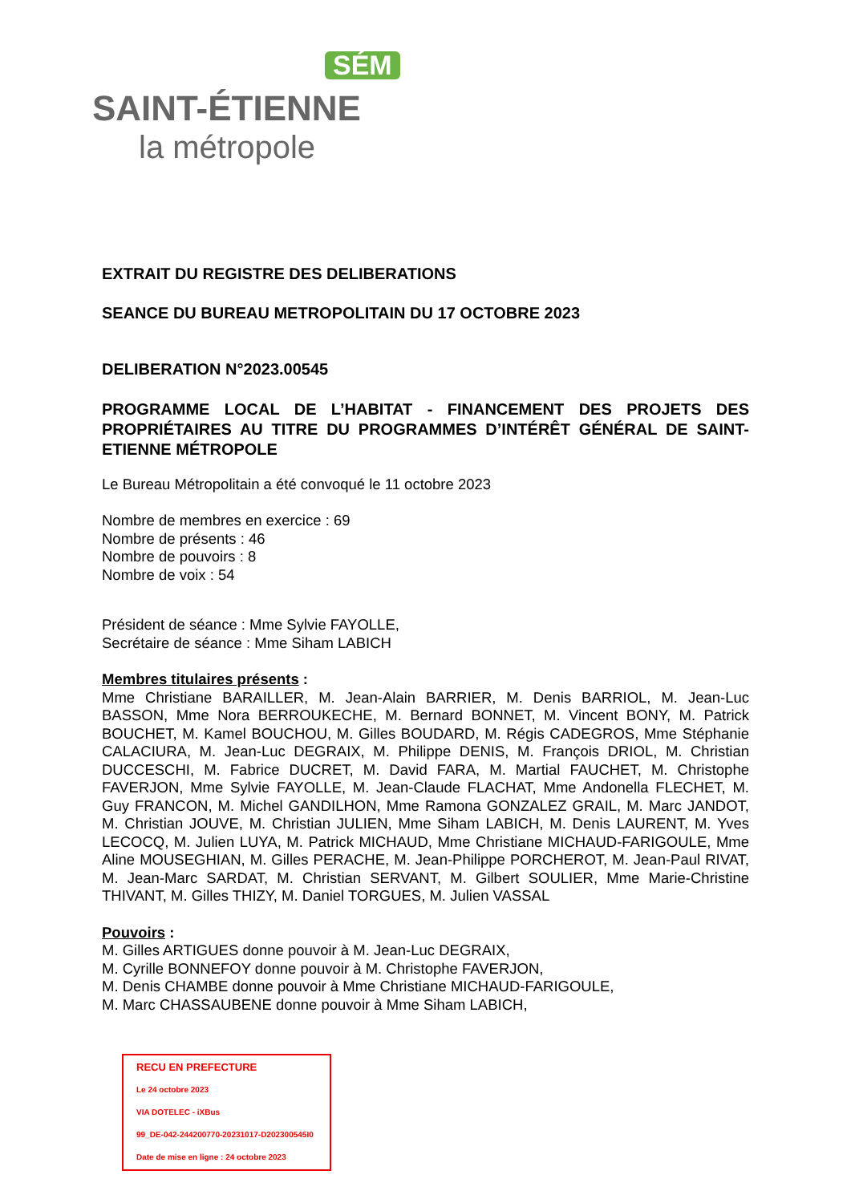SÉM
SAINT-ÉTIENNE
la métropole
EXTRAIT DU REGISTRE DES DELIBERATIONS
SEANCE DU BUREAU METROPOLITAIN DU 17 OCTOBRE 2023
DELIBERATION N°2023.00545
PROGRAMME LOCAL DE L’HABITAT - FINANCEMENT DES PROJETS DES PROPRIÉTAIRES AU TITRE DU PROGRAMMES D’INTÉRÊT GÉNÉRAL DE SAINT-ETIENNE MÉTROPOLE
Le Bureau Métropolitain a été convoqué le 11 octobre 2023
Nombre de membres en exercice : 69
Nombre de présents : 46
Nombre de pouvoirs : 8
Nombre de voix : 54
Président de séance : Mme Sylvie FAYOLLE,
Secrétaire de séance : Mme Siham LABICH
Membres titulaires présents :
Mme Christiane BARAILLER, M. Jean-Alain BARRIER, M. Denis BARRIOL, M. Jean-Luc BASSON, Mme Nora BERROUKECHE, M. Bernard BONNET, M. Vincent BONY, M. Patrick BOUCHET, M. Kamel BOUCHOU, M. Gilles BOUDARD, M. Régis CADEGROS, Mme Stéphanie CALACIURA, M. Jean-Luc DEGRAIX, M. Philippe DENIS, M. François DRIOL, M. Christian DUCCESCHI, M. Fabrice DUCRET, M. David FARA, M. Martial FAUCHET, M. Christophe FAVERJON, Mme Sylvie FAYOLLE, M. Jean-Claude FLACHAT, Mme Andonella FLECHET, M. Guy FRANCON, M. Michel GANDILHON, Mme Ramona GONZALEZ GRAIL, M. Marc JANDOT, M. Christian JOUVE, M. Christian JULIEN, Mme Siham LABICH, M. Denis LAURENT, M. Yves LECOCQ, M. Julien LUYA, M. Patrick MICHAUD, Mme Christiane MICHAUD-FARIGOULE, Mme Aline MOUSEGHIAN, M. Gilles PERACHE, M. Jean-Philippe PORCHEROT, M. Jean-Paul RIVAT, M. Jean-Marc SARDAT, M. Christian SERVANT, M. Gilbert SOULIER, Mme Marie-Christine THIVANT, M. Gilles THIZY, M. Daniel TORGUES, M. Julien VASSAL
Pouvoirs :
M. Gilles ARTIGUES donne pouvoir à M. Jean-Luc DEGRAIX,
M. Cyrille BONNEFOY donne pouvoir à M. Christophe FAVERJON,
M. Denis CHAMBE donne pouvoir à Mme Christiane MICHAUD-FARIGOULE,
M. Marc CHASSAUBENE donne pouvoir à Mme Siham LABICH,
RECU EN PREFECTURE
Le 24 octobre 2023
VIA DOTELEC - iXBus
99_DE-042-244200770-20231017-D202300545I0
Date de mise en ligne : 24 octobre 2023